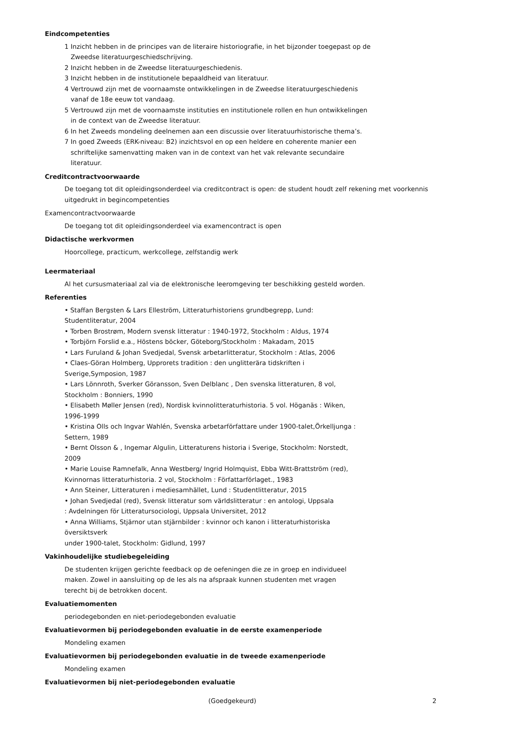Eindcompetenties
1 Inzicht hebben in de principes van de literaire historiografie, in het bijzonder toegepast op de
Zweedse literatuurgeschiedschrijving.
2 Inzicht hebben in de Zweedse literatuurgeschiedenis.
3 Inzicht hebben in de institutionele bepaaldheid van literatuur.
4 Vertrouwd zijn met de voornaamste ontwikkelingen in de Zweedse literatuurgeschiedenis
vanaf de 18e eeuw tot vandaag.
5 Vertrouwd zijn met de voornaamste instituties en institutionele rollen en hun ontwikkelingen
in de context van de Zweedse literatuur.
6 In het Zweeds mondeling deelnemen aan een discussie over literatuurhistorische thema’s.
7 In goed Zweeds (ERK-niveau: B2) inzichtsvol en op een heldere en coherente manier een
schriftelijke samenvatting maken van in de context van het vak relevante secundaire
literatuur.
Creditcontractvoorwaarde
De toegang tot dit opleidingsonderdeel via creditcontract is open: de student houdt zelf rekening met voorkennis uitgedrukt in begincompetenties
Examencontractvoorwaarde
De toegang tot dit opleidingsonderdeel via examencontract is open
Didactische werkvormen
Hoorcollege, practicum, werkcollege, zelfstandig werk
Leermateriaal
Al het cursusmateriaal zal via de elektronische leeromgeving ter beschikking gesteld worden.
Referenties
• Staffan Bergsten & Lars Elleström, Litteraturhistoriens grundbegrepp, Lund: Studentliteratur, 2004
• Torben Brostrøm, Modern svensk litteratur : 1940-1972, Stockholm : Aldus, 1974
• Torbjörn Forslid e.a., Höstens böcker, Göteborg/Stockholm : Makadam, 2015
• Lars Furuland & Johan Svedjedal, Svensk arbetarlitteratur, Stockholm : Atlas, 2006
• Claes-Göran Holmberg, Upprorets tradition : den unglitterära tidskriften i Sverige,Symposion, 1987
• Lars Lönnroth, Sverker Göransson, Sven Delblanc , Den svenska litteraturen, 8 vol,
Stockholm : Bonniers, 1990
• Elisabeth Møller Jensen (red), Nordisk kvinnolitteraturhistoria. 5 vol. Höganäs : Wiken, 1996-1999
• Kristina Olls och Ingvar Wahlén, Svenska arbetarförfattare under 1900-talet,Örkelljunga :
Settern, 1989
• Bernt Olsson & , Ingemar Algulin, Litteraturens historia i Sverige, Stockholm: Norstedt, 2009
• Marie Louise Ramnefalk, Anna Westberg/ Ingrid Holmquist, Ebba Witt-Brattström (red),
Kvinnornas litteraturhistoria. 2 vol, Stockholm : Författarförlaget., 1983
• Ann Steiner, Litteraturen i mediesamhället, Lund : Studentlitteratur, 2015
• Johan Svedjedal (red), Svensk litteratur som världslitteratur : en antologi, Uppsala
: Avdelningen för Litteratursociologi, Uppsala Universitet, 2012
• Anna Williams, Stjärnor utan stjärnbilder : kvinnor och kanon i litteraturhistoriska översiktsverk
under 1900-talet, Stockholm: Gidlund, 1997
Vakinhoudelijke studiebegeleiding
De studenten krijgen gerichte feedback op de oefeningen die ze in groep en individueel maken. Zowel in aansluiting op de les als na afspraak kunnen studenten met vragen terecht bij de betrokken docent.
Evaluatiemomenten
periodegebonden en niet-periodegebonden evaluatie
Evaluatievormen bij periodegebonden evaluatie in de eerste examenperiode
Mondeling examen
Evaluatievormen bij periodegebonden evaluatie in de tweede examenperiode
Mondeling examen
Evaluatievormen bij niet-periodegebonden evaluatie
(Goedgekeurd) 2